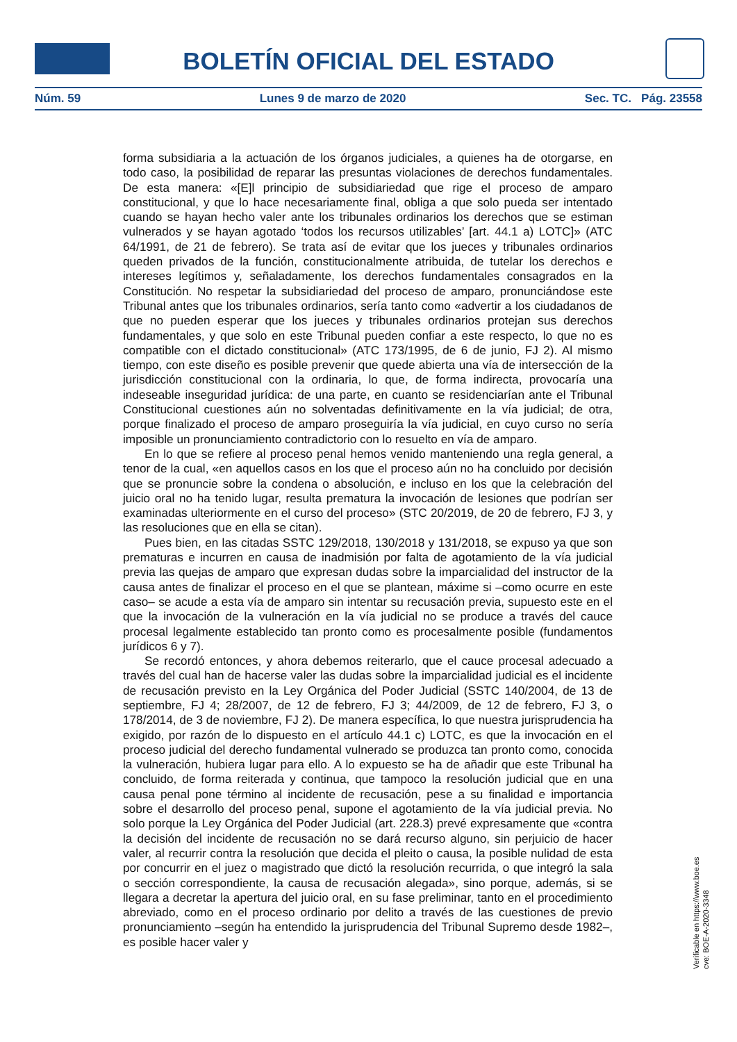BOLETÍN OFICIAL DEL ESTADO
Núm. 59 Lunes 9 de marzo de 2020 Sec. TC. Pág. 23558
forma subsidiaria a la actuación de los órganos judiciales, a quienes ha de otorgarse, en todo caso, la posibilidad de reparar las presuntas violaciones de derechos fundamentales. De esta manera: «[E]l principio de subsidiariedad que rige el proceso de amparo constitucional, y que lo hace necesariamente final, obliga a que solo pueda ser intentado cuando se hayan hecho valer ante los tribunales ordinarios los derechos que se estiman vulnerados y se hayan agotado ‘todos los recursos utilizables’ [art. 44.1 a) LOTC]» (ATC 64/1991, de 21 de febrero). Se trata así de evitar que los jueces y tribunales ordinarios queden privados de la función, constitucionalmente atribuida, de tutelar los derechos e intereses legítimos y, señaladamente, los derechos fundamentales consagrados en la Constitución. No respetar la subsidiariedad del proceso de amparo, pronunciándose este Tribunal antes que los tribunales ordinarios, sería tanto como «advertir a los ciudadanos de que no pueden esperar que los jueces y tribunales ordinarios protejan sus derechos fundamentales, y que solo en este Tribunal pueden confiar a este respecto, lo que no es compatible con el dictado constitucional» (ATC 173/1995, de 6 de junio, FJ 2). Al mismo tiempo, con este diseño es posible prevenir que quede abierta una vía de intersección de la jurisdicción constitucional con la ordinaria, lo que, de forma indirecta, provocaría una indeseable inseguridad jurídica: de una parte, en cuanto se residenciarían ante el Tribunal Constitucional cuestiones aún no solventadas definitivamente en la vía judicial; de otra, porque finalizado el proceso de amparo proseguiría la vía judicial, en cuyo curso no sería imposible un pronunciamiento contradictorio con lo resuelto en vía de amparo.
En lo que se refiere al proceso penal hemos venido manteniendo una regla general, a tenor de la cual, «en aquellos casos en los que el proceso aún no ha concluido por decisión que se pronuncie sobre la condena o absolución, e incluso en los que la celebración del juicio oral no ha tenido lugar, resulta prematura la invocación de lesiones que podrían ser examinadas ulteriormente en el curso del proceso» (STC 20/2019, de 20 de febrero, FJ 3, y las resoluciones que en ella se citan).
Pues bien, en las citadas SSTC 129/2018, 130/2018 y 131/2018, se expuso ya que son prematuras e incurren en causa de inadmisión por falta de agotamiento de la vía judicial previa las quejas de amparo que expresan dudas sobre la imparcialidad del instructor de la causa antes de finalizar el proceso en el que se plantean, máxime si –como ocurre en este caso– se acude a esta vía de amparo sin intentar su recusación previa, supuesto este en el que la invocación de la vulneración en la vía judicial no se produce a través del cauce procesal legalmente establecido tan pronto como es procesalmente posible (fundamentos jurídicos 6 y 7).
Se recordó entonces, y ahora debemos reiterarlo, que el cauce procesal adecuado a través del cual han de hacerse valer las dudas sobre la imparcialidad judicial es el incidente de recusación previsto en la Ley Orgánica del Poder Judicial (SSTC 140/2004, de 13 de septiembre, FJ 4; 28/2007, de 12 de febrero, FJ 3; 44/2009, de 12 de febrero, FJ 3, o 178/2014, de 3 de noviembre, FJ 2). De manera específica, lo que nuestra jurisprudencia ha exigido, por razón de lo dispuesto en el artículo 44.1 c) LOTC, es que la invocación en el proceso judicial del derecho fundamental vulnerado se produzca tan pronto como, conocida la vulneración, hubiera lugar para ello. A lo expuesto se ha de añadir que este Tribunal ha concluido, de forma reiterada y continua, que tampoco la resolución judicial que en una causa penal pone término al incidente de recusación, pese a su finalidad e importancia sobre el desarrollo del proceso penal, supone el agotamiento de la vía judicial previa. No solo porque la Ley Orgánica del Poder Judicial (art. 228.3) prevé expresamente que «contra la decisión del incidente de recusación no se dará recurso alguno, sin perjuicio de hacer valer, al recurrir contra la resolución que decida el pleito o causa, la posible nulidad de esta por concurrir en el juez o magistrado que dictó la resolución recurrida, o que integró la sala o sección correspondiente, la causa de recusación alegada», sino porque, además, si se llegara a decretar la apertura del juicio oral, en su fase preliminar, tanto en el procedimiento abreviado, como en el proceso ordinario por delito a través de las cuestiones de previo pronunciamiento –según ha entendido la jurisprudencia del Tribunal Supremo desde 1982–, es posible hacer valer y
Verificable en https://www.boe.es
cve: BOE-A-2020-3348